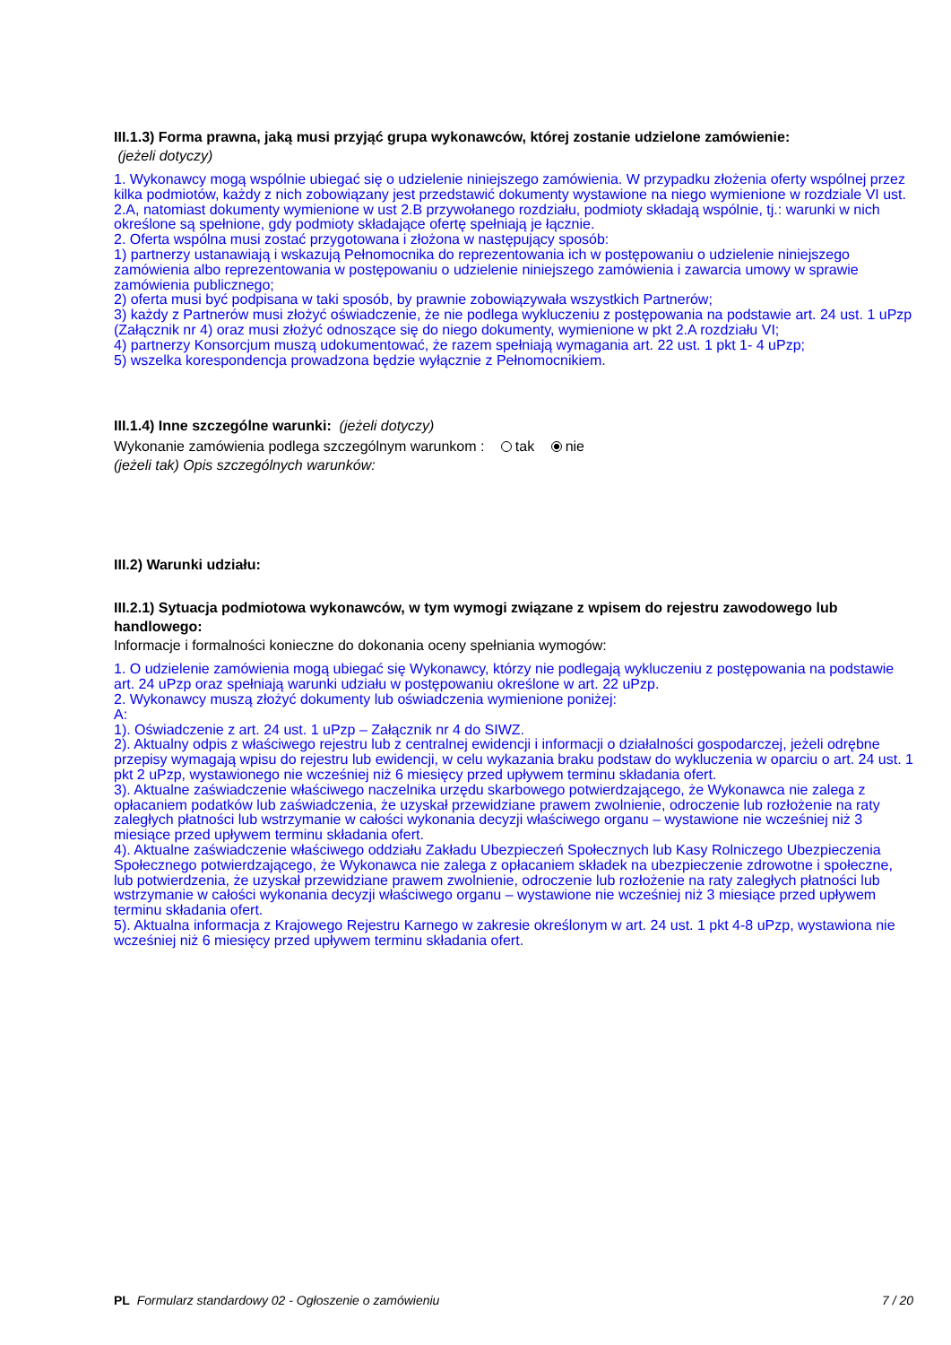III.1.3) Forma prawna, jaką musi przyjąć grupa wykonawców, której zostanie udzielone zamówienie:
(jeżeli dotyczy)
1. Wykonawcy mogą wspólnie ubiegać się o udzielenie niniejszego zamówienia. W przypadku złożenia oferty wspólnej przez kilka podmiotów, każdy z nich zobowiązany jest przedstawić dokumenty wystawione na niego wymienione w rozdziale VI ust. 2.A, natomiast dokumenty wymienione w ust 2.B przywołanego rozdziału, podmioty składają wspólnie, tj.: warunki w nich określone są spełnione, gdy podmioty składające ofertę spełniają je łącznie.
2. Oferta wspólna musi zostać przygotowana i złożona w następujący sposób:
1) partnerzy ustanawiają i wskazują Pełnomocnika do reprezentowania ich w postępowaniu o udzielenie niniejszego zamówienia albo reprezentowania w postępowaniu o udzielenie niniejszego zamówienia i zawarcia umowy w sprawie zamówienia publicznego;
2) oferta musi być podpisana w taki sposób, by prawnie zobowiązywała wszystkich Partnerów;
3) każdy z Partnerów musi złożyć oświadczenie, że nie podlega wykluczeniu z postępowania na podstawie art. 24 ust. 1 uPzp (Załącznik nr 4) oraz musi złożyć odnoszące się do niego dokumenty, wymienione w pkt 2.A rozdziału VI;
4) partnerzy Konsorcjum muszą udokumentować, że razem spełniają wymagania art. 22 ust. 1 pkt 1- 4 uPzp;
5) wszelka korespondencja prowadzona będzie wyłącznie z Pełnomocnikiem.
III.1.4) Inne szczególne warunki: (jeżeli dotyczy)
Wykonanie zamówienia podlega szczególnym warunkom : tak nie
(jeżeli tak) Opis szczególnych warunków:
III.2) Warunki udziału:
III.2.1) Sytuacja podmiotowa wykonawców, w tym wymogi związane z wpisem do rejestru zawodowego lub handlowego:
Informacje i formalności konieczne do dokonania oceny spełniania wymogów:
1. O udzielenie zamówienia mogą ubiegać się Wykonawcy, którzy nie podlegają wykluczeniu z postępowania na podstawie art. 24 uPzp oraz spełniają warunki udziału w postępowaniu określone w art. 22 uPzp.
2. Wykonawcy muszą złożyć dokumenty lub oświadczenia wymienione poniżej:
A:
1). Oświadczenie z art. 24 ust. 1 uPzp – Załącznik nr 4 do SIWZ.
2). Aktualny odpis z właściwego rejestru lub z centralnej ewidencji i informacji o działalności gospodarczej, jeżeli odrębne przepisy wymagają wpisu do rejestru lub ewidencji, w celu wykazania braku podstaw do wykluczenia w oparciu o art. 24 ust. 1 pkt 2 uPzp, wystawionego nie wcześniej niż 6 miesięcy przed upływem terminu składania ofert.
3). Aktualne zaświadczenie właściwego naczelnika urzędu skarbowego potwierdzającego, że Wykonawca nie zalega z opłacaniem podatków lub zaświadczenia, że uzyskał przewidziane prawem zwolnienie, odroczenie lub rozłożenie na raty zaległych płatności lub wstrzymanie w całości wykonania decyzji właściwego organu – wystawione nie wcześniej niż 3 miesiące przed upływem terminu składania ofert.
4). Aktualne zaświadczenie właściwego oddziału Zakładu Ubezpieczeń Społecznych lub Kasy Rolniczego Ubezpieczenia Społecznego potwierdzającego, że Wykonawca nie zalega z opłacaniem składek na ubezpieczenie zdrowotne i społeczne, lub potwierdzenia, że uzyskał przewidziane prawem zwolnienie, odroczenie lub rozłożenie na raty zaległych płatności lub wstrzymanie w całości wykonania decyzji właściwego organu – wystawione nie wcześniej niż 3 miesiące przed upływem terminu składania ofert.
5). Aktualna informacja z Krajowego Rejestru Karnego w zakresie określonym w art. 24 ust. 1 pkt 4-8 uPzp, wystawiona nie wcześniej niż 6 miesięcy przed upływem terminu składania ofert.
PL Formularz standardowy 02 - Ogłoszenie o zamówieniu 7 / 20